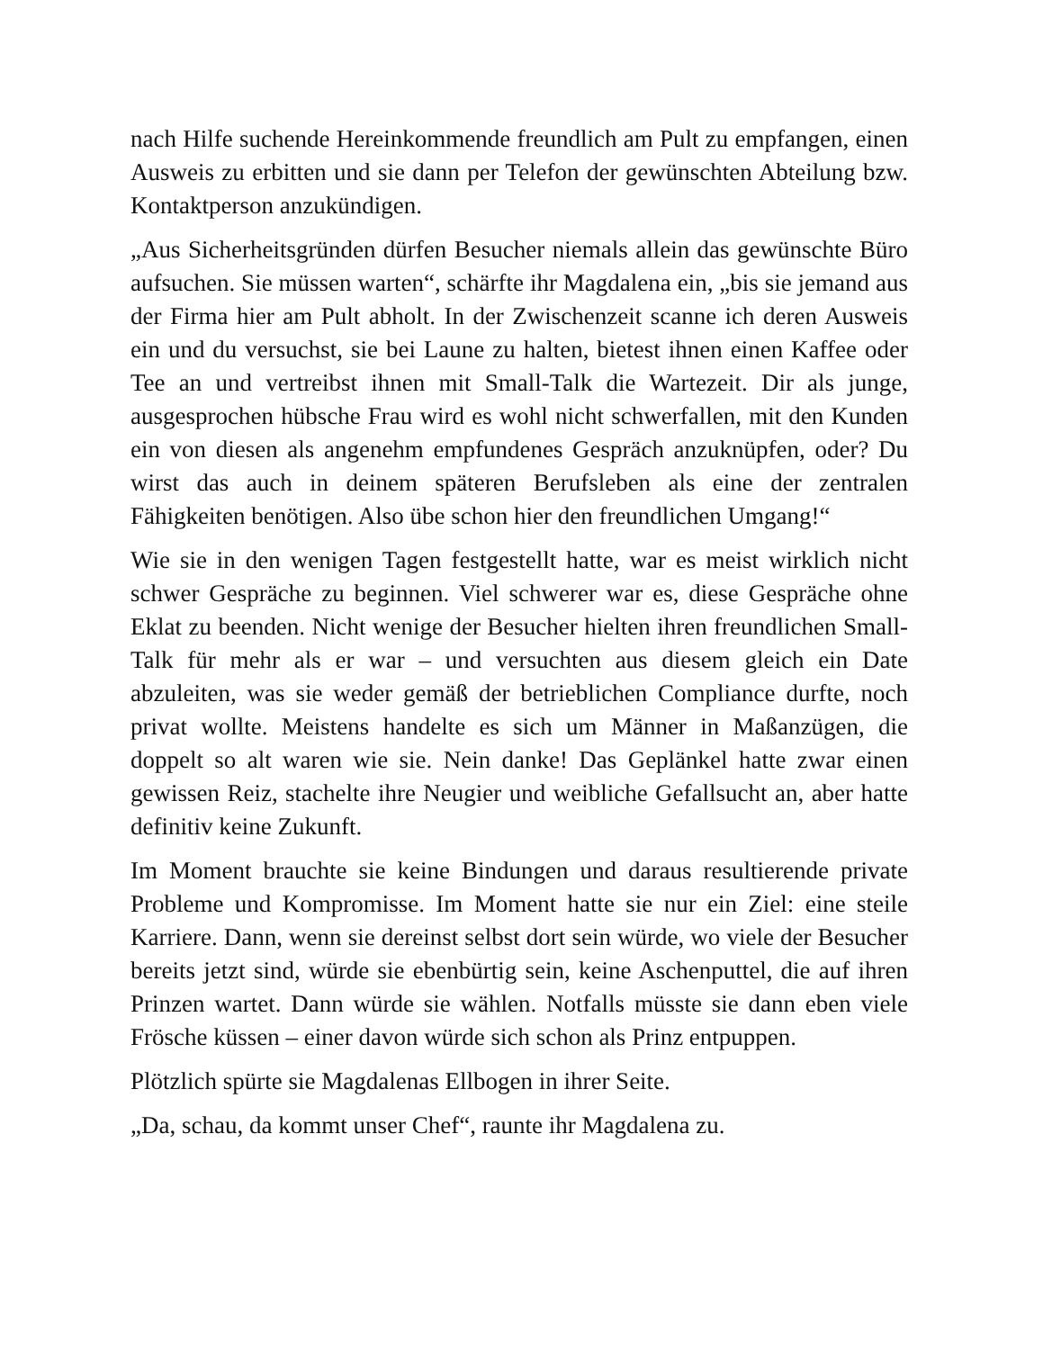nach Hilfe suchende Hereinkommende freundlich am Pult zu empfangen, einen Ausweis zu erbitten und sie dann per Telefon der gewünschten Abteilung bzw. Kontaktperson anzukündigen.
„Aus Sicherheitsgründen dürfen Besucher niemals allein das gewünschte Büro aufsuchen. Sie müssen warten“, schärfte ihr Magdalena ein, „bis sie jemand aus der Firma hier am Pult abholt. In der Zwischenzeit scanne ich deren Ausweis ein und du versuchst, sie bei Laune zu halten, bietest ihnen einen Kaffee oder Tee an und vertreibst ihnen mit Small-Talk die Wartezeit. Dir als junge, ausgesprochen hübsche Frau wird es wohl nicht schwerfallen, mit den Kunden ein von diesen als angenehm empfundenes Gespräch anzuknüpfen, oder? Du wirst das auch in deinem späteren Berufsleben als eine der zentralen Fähigkeiten benötigen. Also übe schon hier den freundlichen Umgang!“
Wie sie in den wenigen Tagen festgestellt hatte, war es meist wirklich nicht schwer Gespräche zu beginnen. Viel schwerer war es, diese Gespräche ohne Eklat zu beenden. Nicht wenige der Besucher hielten ihren freundlichen Small-Talk für mehr als er war – und versuchten aus diesem gleich ein Date abzuleiten, was sie weder gemäß der betrieblichen Compliance durfte, noch privat wollte. Meistens handelte es sich um Männer in Maßanzügen, die doppelt so alt waren wie sie. Nein danke! Das Geplänkel hatte zwar einen gewissen Reiz, stachelte ihre Neugier und weibliche Gefallsucht an, aber hatte definitiv keine Zukunft.
Im Moment brauchte sie keine Bindungen und daraus resultierende private Probleme und Kompromisse. Im Moment hatte sie nur ein Ziel: eine steile Karriere. Dann, wenn sie dereinst selbst dort sein würde, wo viele der Besucher bereits jetzt sind, würde sie ebenbürtig sein, keine Aschenputtel, die auf ihren Prinzen wartet. Dann würde sie wählen. Notfalls müsste sie dann eben viele Frösche küssen – einer davon würde sich schon als Prinz entpuppen.
Plötzlich spürte sie Magdalenas Ellbogen in ihrer Seite.
„Da, schau, da kommt unser Chef“, raunte ihr Magdalena zu.